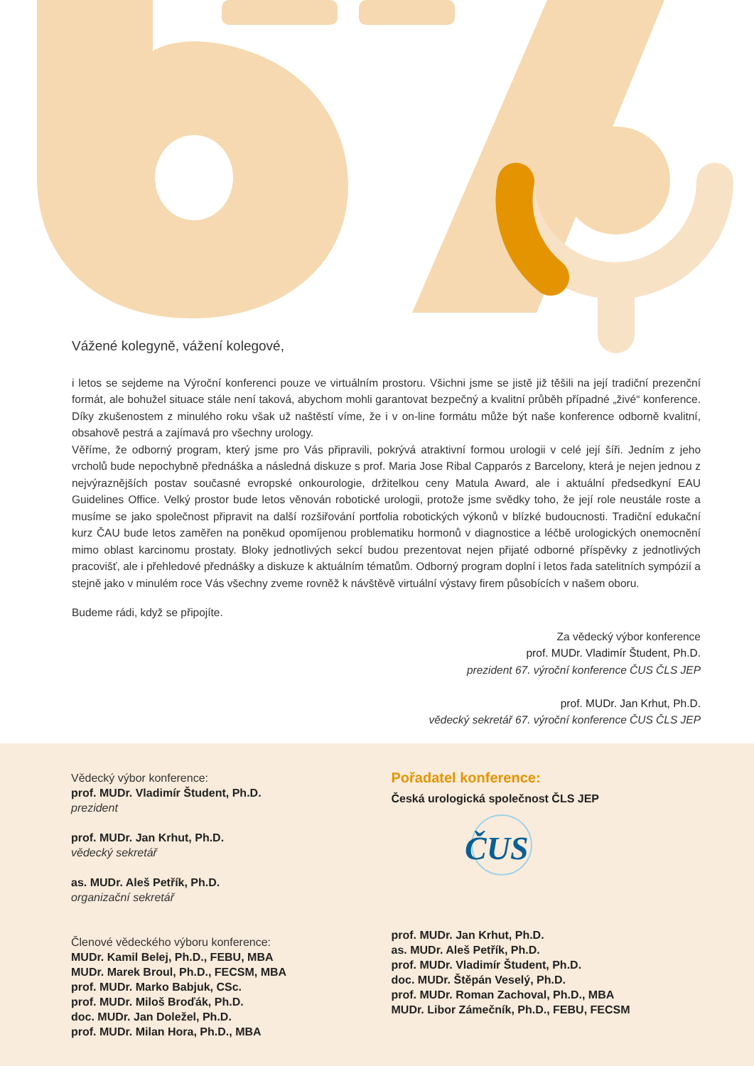Vážené kolegyně, vážení kolegové,
i letos se sejdeme na Výroční konferenci pouze ve virtuálním prostoru. Všichni jsme se jistě již těšili na její tradiční prezenční formát, ale bohužel situace stále není taková, abychom mohli garantovat bezpečný a kvalitní průběh případné „živé“ konference. Díky zkušenostem z minulého roku však už naštěstí víme, že i v on-line formátu může být naše konference odborně kvalitní, obsahově pestrá a zajímavá pro všechny urology.
Věříme, že odborný program, který jsme pro Vás připravili, pokrývá atraktivní formou urologii v celé její šíři. Jedním z jeho vrcholů bude nepochybně přednáška a následná diskuze s prof. Maria Jose Ribal Capparós z Barcelony, která je nejen jednou z nejvýraznějších postav současné evropské onkourologie, držitelkou ceny Matula Award, ale i aktuální předsedkyní EAU Guidelines Office. Velký prostor bude letos věnován robotické urologii, protože jsme svědky toho, že její role neustále roste a musíme se jako společnost připravit na další rozšiřování portfolia robotických výkonů v blízké budoucnosti. Tradiční edukační kurz ČAU bude letos zaměřen na poněkud opomíjenou problematiku hormonů v diagnostice a léčbě urologických onemocnění mimo oblast karcinomu prostaty. Bloky jednotlivých sekcí budou prezentovat nejen přijaté odborné příspěvky z jednotlivých pracovišť, ale i přehledové přednášky a diskuze k aktuálním tématům. Odborný program doplní i letos řada satelitních sympózií a stejně jako v minulém roce Vás všechny zveme rovněž k návštěvě virtuální výstavy firem působících v našem oboru.
Budeme rádi, když se připojíte.
Za vědecký výbor konference
prof. MUDr. Vladimír Študent, Ph.D.
prezident 67. výroční konference ČUS ČLS JEP
prof. MUDr. Jan Krhut, Ph.D.
vědecký sekretář 67. výroční konference ČUS ČLS JEP
Vědecký výbor konference:
prof. MUDr. Vladimír Študent, Ph.D.
prezident
prof. MUDr. Jan Krhut, Ph.D.
vědecký sekretář
as. MUDr. Aleš Petřík, Ph.D.
organizační sekretář
Členové vědeckého výboru konference:
MUDr. Kamil Belej, Ph.D., FEBU, MBA
MUDr. Marek Broul, Ph.D., FECSM, MBA
prof. MUDr. Marko Babjuk, CSc.
prof. MUDr. Miloš Broďák, Ph.D.
doc. MUDr. Jan Doležel, Ph.D.
prof. MUDr. Milan Hora, Ph.D., MBA
Pořadatel konference:
Česká urologická společnost ČLS JEP
ČUS
prof. MUDr. Jan Krhut, Ph.D.
as. MUDr. Aleš Petřík, Ph.D.
prof. MUDr. Vladimír Študent, Ph.D.
doc. MUDr. Štěpán Veselý, Ph.D.
prof. MUDr. Roman Zachoval, Ph.D., MBA
MUDr. Libor Zámečník, Ph.D., FEBU, FECSM